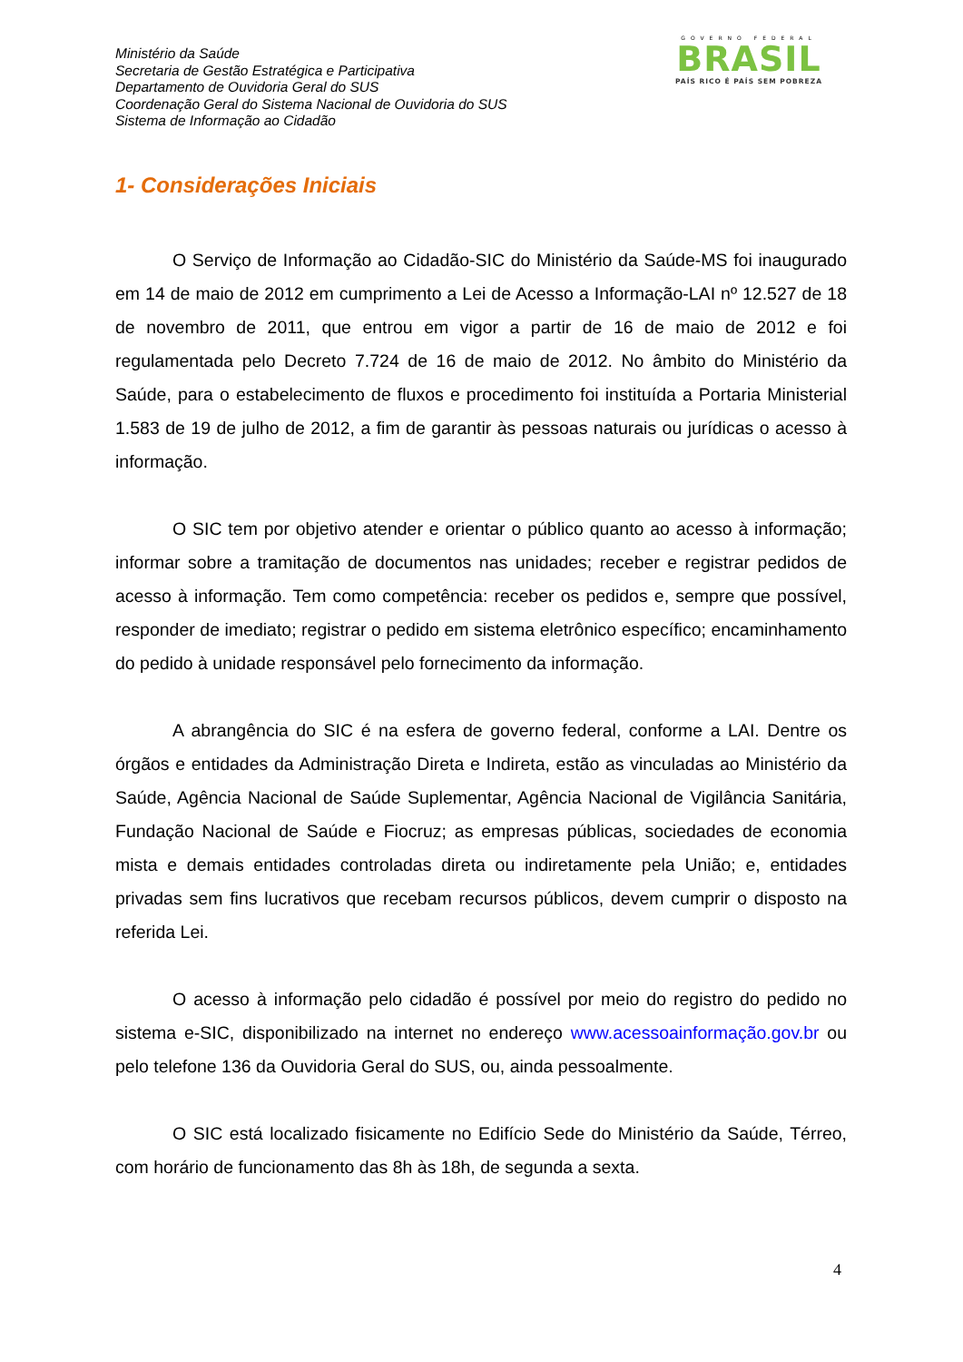Ministério da Saúde
Secretaria de Gestão Estratégica e Participativa
Departamento de Ouvidoria Geral do SUS
Coordenação Geral do Sistema Nacional de Ouvidoria do SUS
Sistema de Informação ao Cidadão
GOVERNO FEDERAL
BRASIL
PAÍS RICO É PAÍS SEM POBREZA
1- Considerações Iniciais
O Serviço de Informação ao Cidadão-SIC do Ministério da Saúde-MS foi inaugurado em 14 de maio de 2012 em cumprimento a Lei de Acesso a Informação-LAI nº 12.527 de 18 de novembro de 2011, que entrou em vigor a partir de 16 de maio de 2012 e foi regulamentada pelo Decreto 7.724 de 16 de maio de 2012. No âmbito do Ministério da Saúde, para o estabelecimento de fluxos e procedimento foi instituída a Portaria Ministerial 1.583 de 19 de julho de 2012, a fim de garantir às pessoas naturais ou jurídicas o acesso à informação.
O SIC tem por objetivo atender e orientar o público quanto ao acesso à informação; informar sobre a tramitação de documentos nas unidades; receber e registrar pedidos de acesso à informação. Tem como competência: receber os pedidos e, sempre que possível, responder de imediato; registrar o pedido em sistema eletrônico específico; encaminhamento do pedido à unidade responsável pelo fornecimento da informação.
A abrangência do SIC é na esfera de governo federal, conforme a LAI. Dentre os órgãos e entidades da Administração Direta e Indireta, estão as vinculadas ao Ministério da Saúde, Agência Nacional de Saúde Suplementar, Agência Nacional de Vigilância Sanitária, Fundação Nacional de Saúde e Fiocruz; as empresas públicas, sociedades de economia mista e demais entidades controladas direta ou indiretamente pela União; e, entidades privadas sem fins lucrativos que recebam recursos públicos, devem cumprir o disposto na referida Lei.
O acesso à informação pelo cidadão é possível por meio do registro do pedido no sistema e-SIC, disponibilizado na internet no endereço www.acessoainformação.gov.br ou pelo telefone 136 da Ouvidoria Geral do SUS, ou, ainda pessoalmente.
O SIC está localizado fisicamente no Edifício Sede do Ministério da Saúde, Térreo, com horário de funcionamento das 8h às 18h, de segunda a sexta.
4